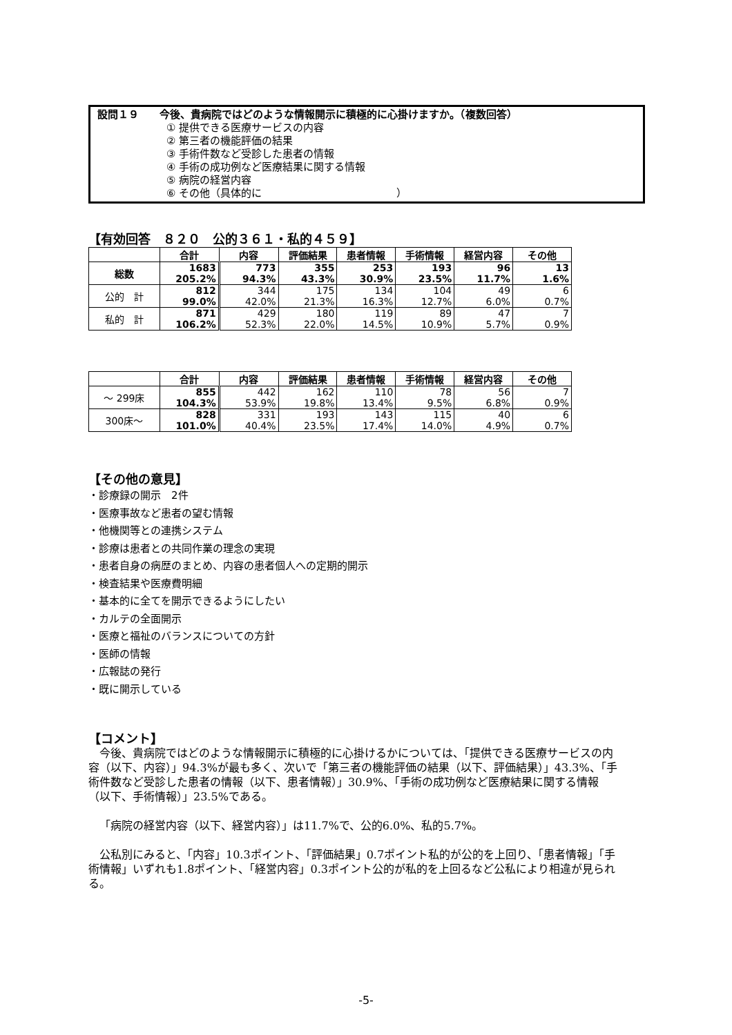設問１９　　今後、貴病院ではどのような情報開示に積極的に心掛けますか。（複数回答）
① 提供できる医療サービスの内容
② 第三者の機能評価の結果
③ 手術件数など受診した患者の情報
④ 手術の成功例など医療結果に関する情報
⑤ 病院の経営内容
⑥ その他（具体的に　　　　　　　　　　　　　）
【有効回答　８２０　公的３６１・私的４５９】
| | 合計 | 内容 | 評価結果 | 患者情報 | 手術情報 | 経営内容 | その他 |
| 総数 | 1683 205.2% | 773 94.3% | 355 43.3% | 253 30.9% | 193 23.5% | 96 11.7% | 13 1.6% |
| 公的 計 | 812 99.0% | 344 42.0% | 175 21.3% | 134 16.3% | 104 12.7% | 49 6.0% | 6 0.7% |
| 私的 計 | 871 106.2% | 429 52.3% | 180 22.0% | 119 14.5% | 89 10.9% | 47 5.7% | 7 0.9% |
| | 合計 | 内容 | 評価結果 | 患者情報 | 手術情報 | 経営内容 | その他 |
| ～ 299床 | 855 104.3% | 442 53.9% | 162 19.8% | 110 13.4% | 78 9.5% | 56 6.8% | 7 0.9% |
| 300床～ | 828 101.0% | 331 40.4% | 193 23.5% | 143 17.4% | 115 14.0% | 40 4.9% | 6 0.7% |
【その他の意見】
・診療録の開示　2件
・医療事故など患者の望む情報
・他機関等との連携システム
・診療は患者との共同作業の理念の実現
・患者自身の病歴のまとめ、内容の患者個人への定期的開示
・検査結果や医療費明細
・基本的に全てを開示できるようにしたい
・カルテの全面開示
・医療と福祉のバランスについての方針
・医師の情報
・広報誌の発行
・既に開示している
【コメント】
今後、貴病院ではどのような情報開示に積極的に心掛けるかについては、「提供できる医療サービスの内容（以下、内容）」94.3%が最も多く、次いで「第三者の機能評価の結果（以下、評価結果）」43.3%、「手術件数など受診した患者の情報（以下、患者情報）」30.9%、「手術の成功例など医療結果に関する情報（以下、手術情報）」23.5%である。
「病院の経営内容（以下、経営内容）」は11.7%で、公的6.0%、私的5.7%。
公私別にみると、「内容」10.3ポイント、「評価結果」0.7ポイント私的が公的を上回り、「患者情報」「手術情報」いずれも1.8ポイント、「経営内容」0.3ポイント公的が私的を上回るなど公私により相違が見られる。
-5-